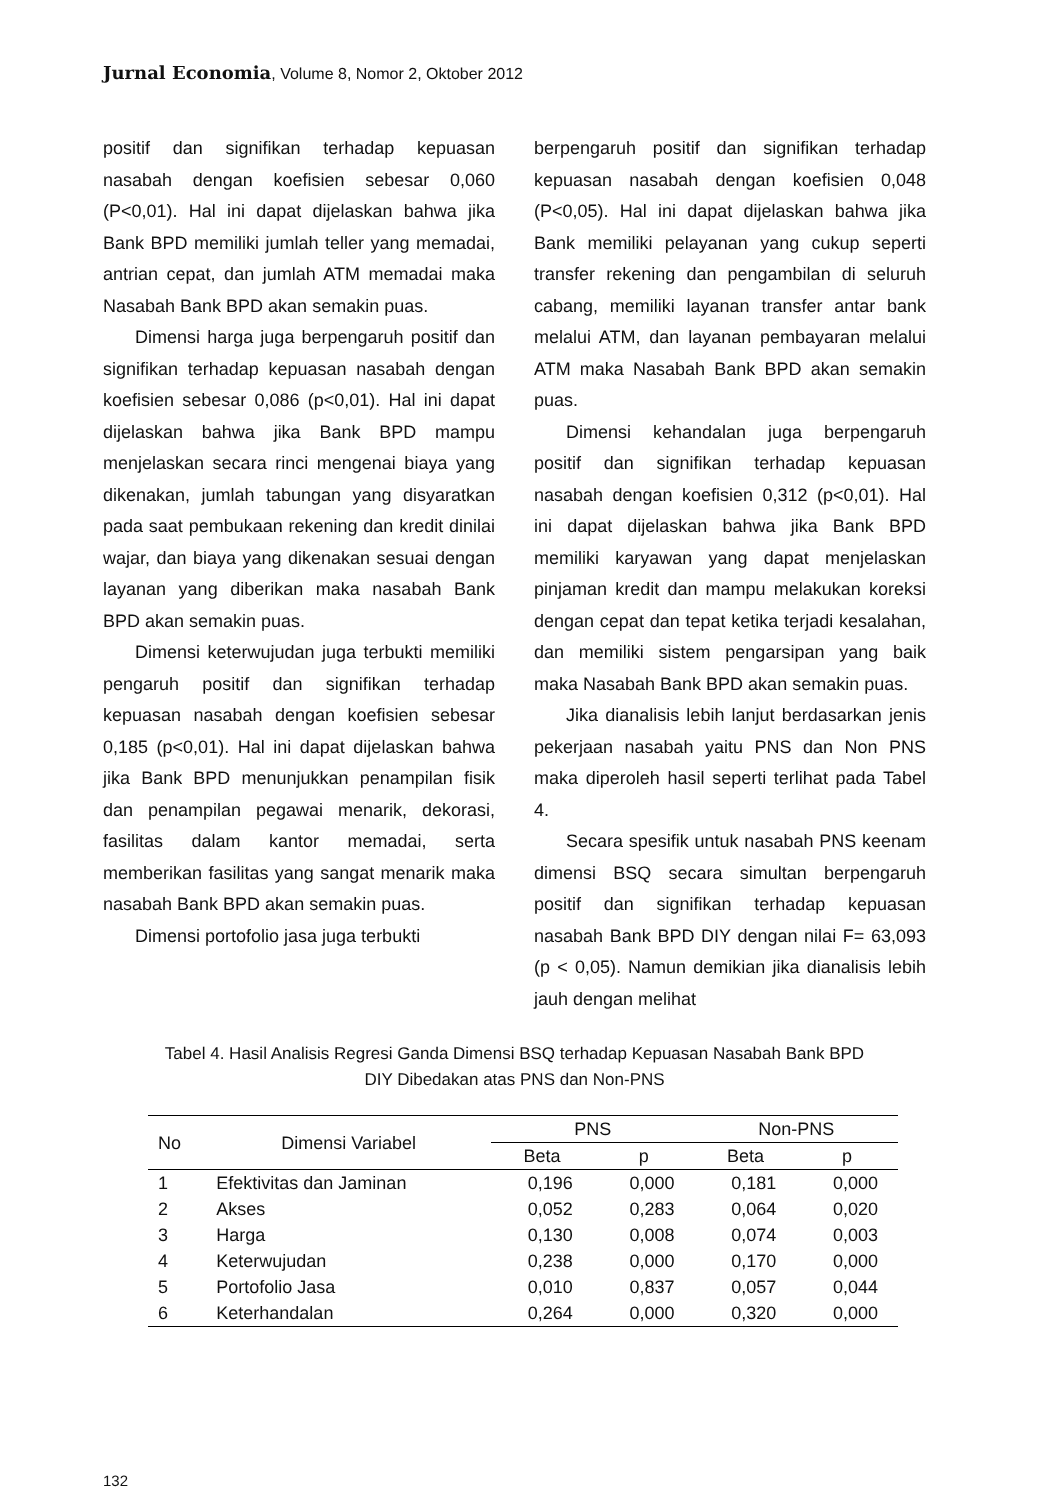Jurnal Economia, Volume 8, Nomor 2, Oktober 2012
positif dan signifikan terhadap kepuasan nasabah dengan koefisien sebesar 0,060 (P<0,01). Hal ini dapat dijelaskan bahwa jika Bank BPD memiliki jumlah teller yang memadai, antrian cepat, dan jumlah ATM memadai maka Nasabah Bank BPD akan semakin puas.
Dimensi harga juga berpengaruh positif dan signifikan terhadap kepuasan nasabah dengan koefisien sebesar 0,086 (p<0,01). Hal ini dapat dijelaskan bahwa jika Bank BPD mampu menjelaskan secara rinci mengenai biaya yang dikenakan, jumlah tabungan yang disyaratkan pada saat pembukaan rekening dan kredit dinilai wajar, dan biaya yang dikenakan sesuai dengan layanan yang diberikan maka nasabah Bank BPD akan semakin puas.
Dimensi keterwujudan juga terbukti memiliki pengaruh positif dan signifikan terhadap kepuasan nasabah dengan koefisien sebesar 0,185 (p<0,01). Hal ini dapat dijelaskan bahwa jika Bank BPD menunjukkan penampilan fisik dan penampilan pegawai menarik, dekorasi, fasilitas dalam kantor memadai, serta memberikan fasilitas yang sangat menarik maka nasabah Bank BPD akan semakin puas.
Dimensi portofolio jasa juga terbukti
berpengaruh positif dan signifikan terhadap kepuasan nasabah dengan koefisien 0,048 (P<0,05). Hal ini dapat dijelaskan bahwa jika Bank memiliki pelayanan yang cukup seperti transfer rekening dan pengambilan di seluruh cabang, memiliki layanan transfer antar bank melalui ATM, dan layanan pembayaran melalui ATM maka Nasabah Bank BPD akan semakin puas.
Dimensi kehandalan juga berpengaruh positif dan signifikan terhadap kepuasan nasabah dengan koefisien 0,312 (p<0,01). Hal ini dapat dijelaskan bahwa jika Bank BPD memiliki karyawan yang dapat menjelaskan pinjaman kredit dan mampu melakukan koreksi dengan cepat dan tepat ketika terjadi kesalahan, dan memiliki sistem pengarsipan yang baik maka Nasabah Bank BPD akan semakin puas.
Jika dianalisis lebih lanjut berdasarkan jenis pekerjaan nasabah yaitu PNS dan Non PNS maka diperoleh hasil seperti terlihat pada Tabel 4.
Secara spesifik untuk nasabah PNS keenam dimensi BSQ secara simultan berpengaruh positif dan signifikan terhadap kepuasan nasabah Bank BPD DIY dengan nilai F= 63,093 (p < 0,05). Namun demikian jika dianalisis lebih jauh dengan melihat
Tabel 4. Hasil Analisis Regresi Ganda Dimensi BSQ terhadap Kepuasan Nasabah Bank BPD
DIY Dibedakan atas PNS dan Non-PNS
| No | Dimensi Variabel | PNS | | Non-PNS | |
| --- | --- | --- | --- | --- | --- |
| | | Beta | p | Beta | p |
| 1 | Efektivitas dan Jaminan | 0,196 | 0,000 | 0,181 | 0,000 |
| 2 | Akses | 0,052 | 0,283 | 0,064 | 0,020 |
| 3 | Harga | 0,130 | 0,008 | 0,074 | 0,003 |
| 4 | Keterwujudan | 0,238 | 0,000 | 0,170 | 0,000 |
| 5 | Portofolio Jasa | 0,010 | 0,837 | 0,057 | 0,044 |
| 6 | Keterhandalan | 0,264 | 0,000 | 0,320 | 0,000 |
132